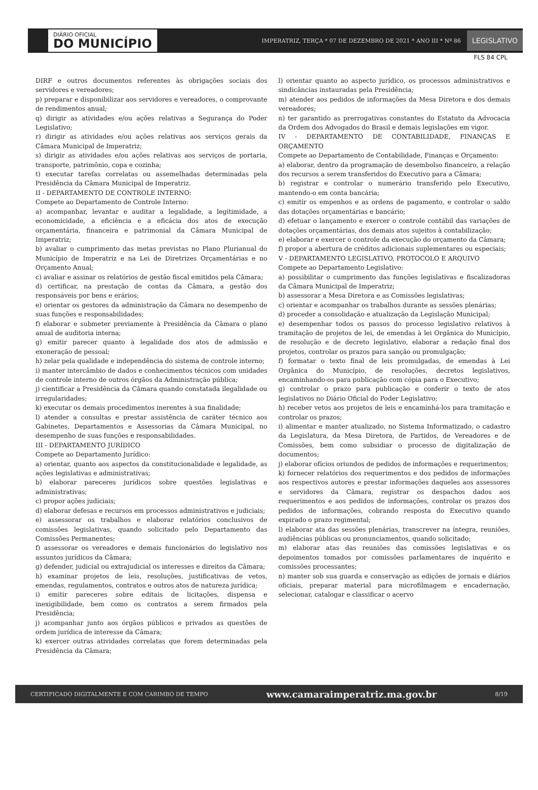DIÁRIO OFICIAL
DO MUNICÍPIO
IMPERATRIZ, TERÇA * 07 DE DEZEMBRO DE 2021 * ANO III * Nº 86
LEGISLATIVO
FLS 84 CPL
DIRF e outros documentos referentes às obrigações sociais dos servidores e vereadores;
p) preparar e disponibilizar aos servidores e vereadores, o comprovante de rendimentos anual;
q) dirigir as atividades e/ou ações relativas a Segurança do Poder Legislativo;
r) dirigir as atividades e/ou ações relativas aos serviços gerais da Câmara Municipal de Imperatriz;
s) dirigir as atividades e/ou ações relativas aos serviços de portaria, transporte, patrimônio, copa e cozinha;
t) executar tarefas correlatas ou assemelhadas determinadas pela Presidência da Câmara Municipal de Imperatriz.
II - DEPARTAMENTO DE CONTROLE INTERNO:
Compete ao Departamento de Controle Interno:
a) acompanhar, levantar e auditar a legalidade, a legitimidade, a economicidade, a eficiência e a eficácia dos atos de execução orçamentária, financeira e patrimonial da Câmara Municipal de Imperatriz;
b) avaliar o cumprimento das metas previstas no Plano Plurianual do Município de Imperatriz e na Lei de Diretrizes Orçamentárias e no Orçamento Anual;
c) avaliar e assinar os relatórios de gestão fiscal emitidos pela Câmara;
d) certificar, na prestação de contas da Câmara, a gestão dos responsáveis por bens e erários;
e) orientar os gestores da administração da Câmara no desempenho de suas funções e responsabilidades;
f) elaborar e submeter previamente à Presidência da Câmara o plano anual de auditoria interna;
g) emitir parecer quanto à legalidade dos atos de admissão e exoneração de pessoal;
h) zelar pela qualidade e independência do sistema de controle interno;
i) manter intercâmbio de dados e conhecimentos técnicos com unidades de controle interno de outros órgãos da Administração pública;
j) cientificar a Presidência da Câmara quando constatada ilegalidade ou irregularidades;
k) executar os demais procedimentos inerentes à sua finalidade;
l) atender a consultas e prestar assistência de caráter técnico aos Gabinetes, Departamentos e Assessorias da Câmara Municipal, no desempenho de suas funções e responsabilidades.
III - DEPARTAMENTO JURÍDICO
Compete ao Departamento Jurídico:
a) orientar, quanto aos aspectos da constitucionalidade e legalidade, as ações legislativas e administrativas;
b) elaborar pareceres jurídicos sobre questões legislativas e administrativas;
c) propor ações judiciais;
d) elaborar defesas e recursos em processos administrativos e judiciais;
e) assessorar os trabalhos e elaborar relatórios conclusivos de comissões legislativas, quando solicitado pelo Departamento das Comissões Permanentes;
f) assessorar os vereadores e demais funcionários do legislativo nos assuntos jurídicos da Câmara;
g) defender, judicial ou extrajudicial os interesses e direitos da Câmara;
h) examinar projetos de leis, resoluções, justificativas de vetos, emendas, regulamentos, contratos e outros atos de natureza jurídica;
i) emitir pareceres sobre editais de licitações, dispensa e inexigibilidade, bem como os contratos a serem firmados pela Presidência;
j) acompanhar junto aos órgãos públicos e privados as questões de ordem jurídica de interesse da Câmara;
k) exercer outras atividades correlatas que forem determinadas pela Presidência da Câmara;
l) orientar quanto ao aspecto jurídico, os processos administrativos e sindicâncias instauradas pela Presidência;
m) atender aos pedidos de informações da Mesa Diretora e dos demais vereadores;
n) ter garantido as prerrogativas constantes do Estatuto da Advocacia da Ordem dos Advogados do Brasil e demais legislações em vigor.
IV - DEPARTAMENTO DE CONTABILIDADE, FINANÇAS E ORÇAMENTO
Compete ao Departamento de Contabilidade, Finanças e Orçamento:
a) elaborar, dentro da programação de desembolso financeiro, a relação dos recursos a serem transferidos do Executivo para a Câmara;
b) registrar e controlar o numerário transferido pelo Executivo, mantendo-o em conta bancária;
c) emitir os empenhos e as ordens de pagamento, e controlar o saldo das dotações orçamentárias e bancário;
d) efetuar o lançamento e exercer o controle contábil das variações de dotações orçamentárias, dos demais atos sujeitos à contabilização;
e) elaborar e exercer o controle da execução do orçamento da Câmara;
f) propor a abertura de créditos adicionais suplementares ou especiais;
V - DEPARTAMENTO LEGISLATIVO, PROTOCOLO E ARQUIVO
Compete ao Departamento Legislativo:
a) possibilitar o cumprimento das funções legislativas e fiscalizadoras da Câmara Municipal de Imperatriz;
b) assessorar a Mesa Diretora e as Comissões legislativas;
c) orientar e acompanhar os trabalhos durante as sessões plenárias;
d) proceder a consolidação e atualização da Legislação Municipal;
e) desempenhar todos os passos do processo legislativo relativos à tramitação de projetos de lei, de emendas à lei Orgânica do Município, de resolução e de decreto legislativo, elaborar a redação final dos projetos, controlar os prazos para sanção ou promulgação;
f) formatar o texto final de leis promulgadas, de emendas à Lei Orgânica do Município, de resoluções, decretos legislativos, encaminhando-os para publicação com cópia para o Executivo;
g) controlar o prazo para publicação e conferir o texto de atos legislativos no Diário Oficial do Poder Legislativo;
h) receber vetos aos projetos de leis e encaminhá-los para tramitação e controlar os prazos;
i) alimentar e manter atualizado, no Sistema Informatizado, o cadastro da Legislatura, da Mesa Diretora, de Partidos, de Vereadores e de Comissões, bem como subsidiar o processo de digitalização de documentos;
j) elaborar ofícios oriundos de pedidos de informações e requerimentos;
k) fornecer relatórios dos requerimentos e dos pedidos de informações aos respectivos autores e prestar informações daqueles aos assessores e servidores da Câmara, registrar os despachos dados aos requerimentos e aos pedidos de informações, controlar os prazos dos pedidos de informações, cobrando resposta do Executivo quando expirado o prazo regimental;
l) elaborar ata das sessões plenárias, transcrever na íntegra, reuniões, audiências públicas ou pronunciamentos, quando solicitado;
m) elaborar atas das reuniões das comissões legislativas e os depoimentos tomados por comissões parlamentares de inquérito e comissões processantes;
n) manter sob sua guarda e conservação as edições de jornais e diários oficiais, preparar material para microfilmagem e encadernação, selecionar, catalogar e classificar o acervo
CERTIFICADO DIGITALMENTE E COM CARIMBO DE TEMPO www.camaraimperatriz.ma.gov.br 8/19